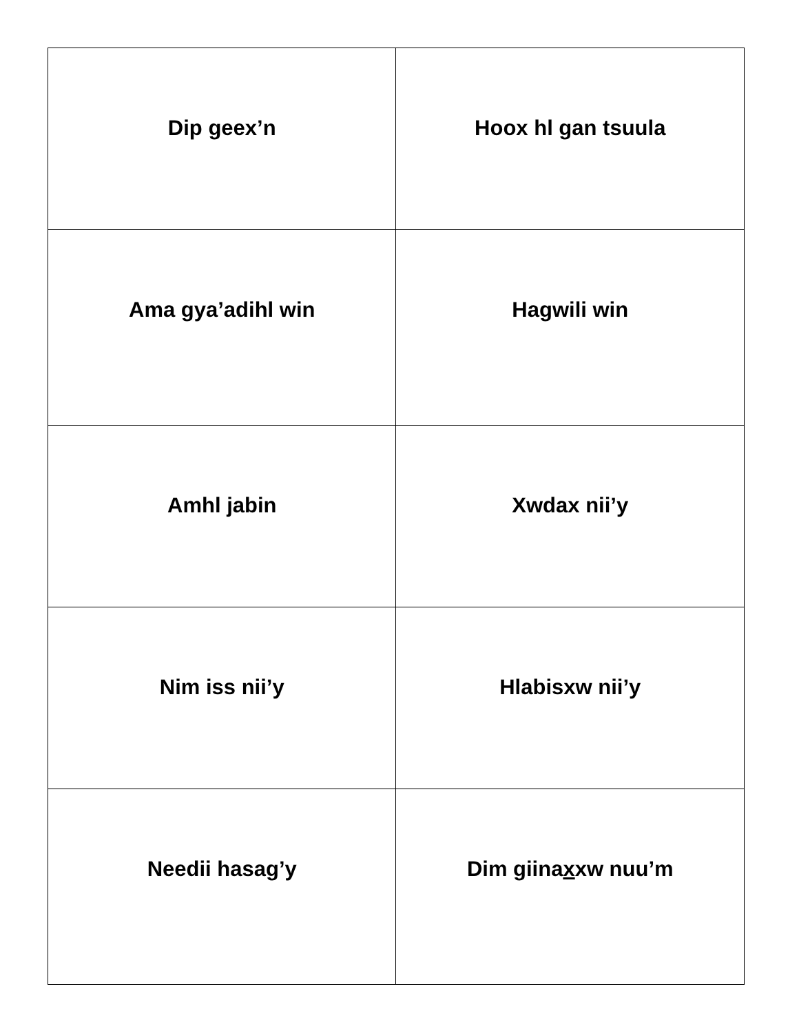| Dip geex’n | Hoox hl g an tsuula |
| Ama gya’adihl win | Hagwili win |
| Amhl jabin | Xwdax nii’y |
| Nim iss nii’y | Hlabisxw nii’y |
| Needii hasa g ’y | Dim giina x xw nuu’m |